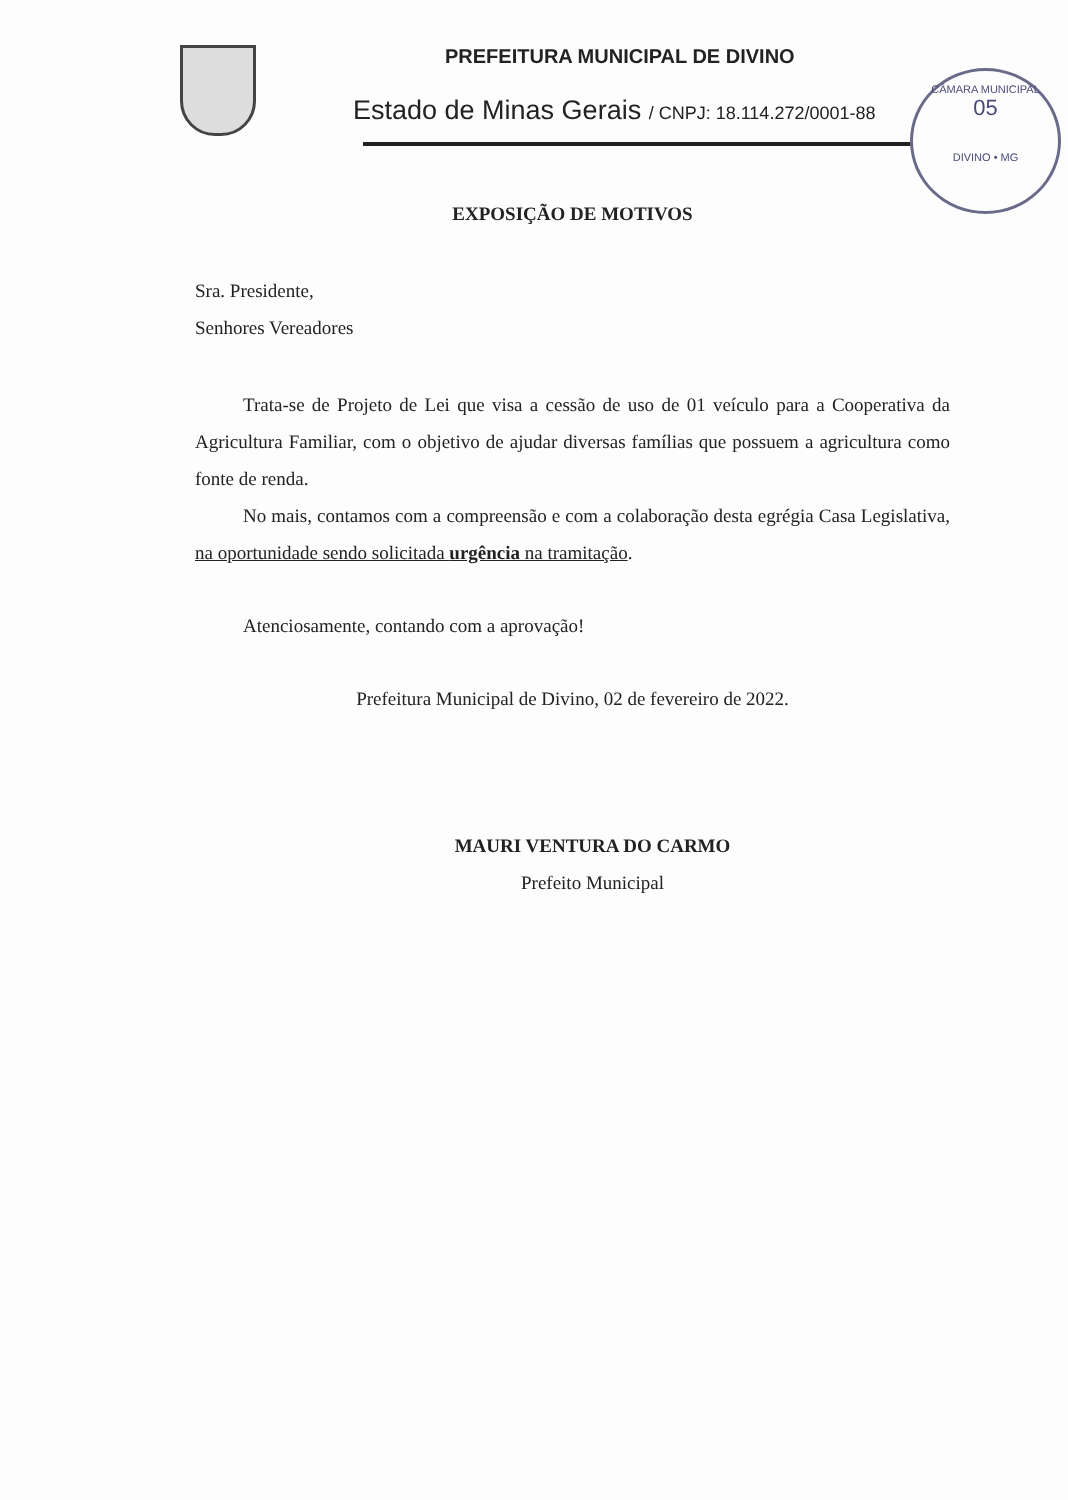PREFEITURA MUNICIPAL DE DIVINO
Estado de Minas Gerais / CNPJ: 18.114.272/0001-88
CÂMARA MUNICIPAL
05
DIVINO • MG
EXPOSIÇÃO DE MOTIVOS
Sra. Presidente,
Senhores Vereadores
Trata-se de Projeto de Lei que visa a cessão de uso de 01 veículo para a Cooperativa da Agricultura Familiar, com o objetivo de ajudar diversas famílias que possuem a agricultura como fonte de renda.
No mais, contamos com a compreensão e com a colaboração desta egrégia Casa Legislativa, na oportunidade sendo solicitada urgência na tramitação.
Atenciosamente, contando com a aprovação!
Prefeitura Municipal de Divino, 02 de fevereiro de 2022.
MAURI VENTURA DO CARMO
Prefeito Municipal